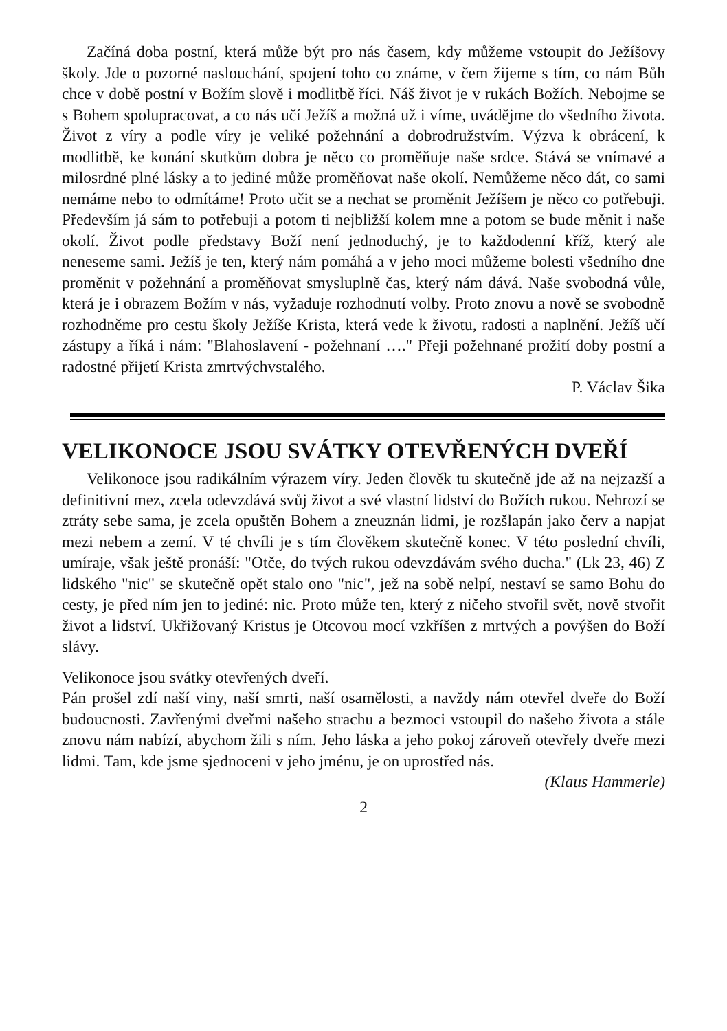Začíná doba postní, která může být pro nás časem, kdy můžeme vstoupit do Ježíšovy školy. Jde o pozorné naslouchání, spojení toho co známe, v čem žijeme s tím, co nám Bůh chce v době postní v Božím slově i modlitbě říci. Náš život je v rukách Božích. Nebojme se s Bohem spolupracovat, a co nás učí Ježíš a možná už i víme, uvádějme do všedního života. Život z víry a podle víry je veliké požehnání a dobrodružstvím. Výzva k obrácení, k modlitbě, ke konání skutkům dobra je něco co proměňuje naše srdce. Stává se vnímavé a milosrdné plné lásky a to jediné může proměňovat naše okolí. Nemůžeme něco dát, co sami nemáme nebo to odmítáme! Proto učit se a nechat se proměnit Ježíšem je něco co potřebuji. Především já sám to potřebuji a potom ti nejbližší kolem mne a potom se bude měnit i naše okolí. Život podle představy Boží není jednoduchý, je to každodenní kříž, který ale neneseme sami. Ježíš je ten, který nám pomáhá a v jeho moci můžeme bolesti všedního dne proměnit v požehnání a proměňovat smysluplně čas, který nám dává. Naše svobodná vůle, která je i obrazem Božím v nás, vyžaduje rozhodnutí volby. Proto znovu a nově se svobodně rozhodněme pro cestu školy Ježíše Krista, která vede k životu, radosti a naplnění. Ježíš učí zástupy a říká i nám: "Blahoslavení - požehnaní …." Přeji požehnané prožití doby postní a radostné přijetí Krista zmrtvýchvstalého.
P. Václav Šika
VELIKONOCE JSOU SVÁTKY OTEVŘENÝCH DVEŘÍ
Velikonoce jsou radikálním výrazem víry. Jeden člověk tu skutečně jde až na nejzazší a definitivní mez, zcela odevzdává svůj život a své vlastní lidství do Božích rukou. Nehrozí se ztráty sebe sama, je zcela opuštěn Bohem a zneuznán lidmi, je rozšlapán jako červ a napjat mezi nebem a zemí. V té chvíli je s tím člověkem skutečně konec. V této poslední chvíli, umíraje, však ještě pronáší: "Otče, do tvých rukou odevzdávám svého ducha." (Lk 23, 46) Z lidského "nic" se skutečně opět stalo ono "nic", jež na sobě nelpí, nestaví se samo Bohu do cesty, je před ním jen to jediné: nic. Proto může ten, který z ničeho stvořil svět, nově stvořit život a lidství. Ukřižovaný Kristus je Otcovou mocí vzkříšen z mrtvých a povýšen do Boží slávy.
Velikonoce jsou svátky otevřených dveří.
Pán prošel zdí naší viny, naší smrti, naší osamělosti, a navždy nám otevřel dveře do Boží budoucnosti. Zavřenými dveřmi našeho strachu a bezmoci vstoupil do našeho života a stále znovu nám nabízí, abychom žili s ním. Jeho láska a jeho pokoj zároveň otevřely dveře mezi lidmi. Tam, kde jsme sjednoceni v jeho jménu, je on uprostřed nás.
(Klaus Hammerle)
2